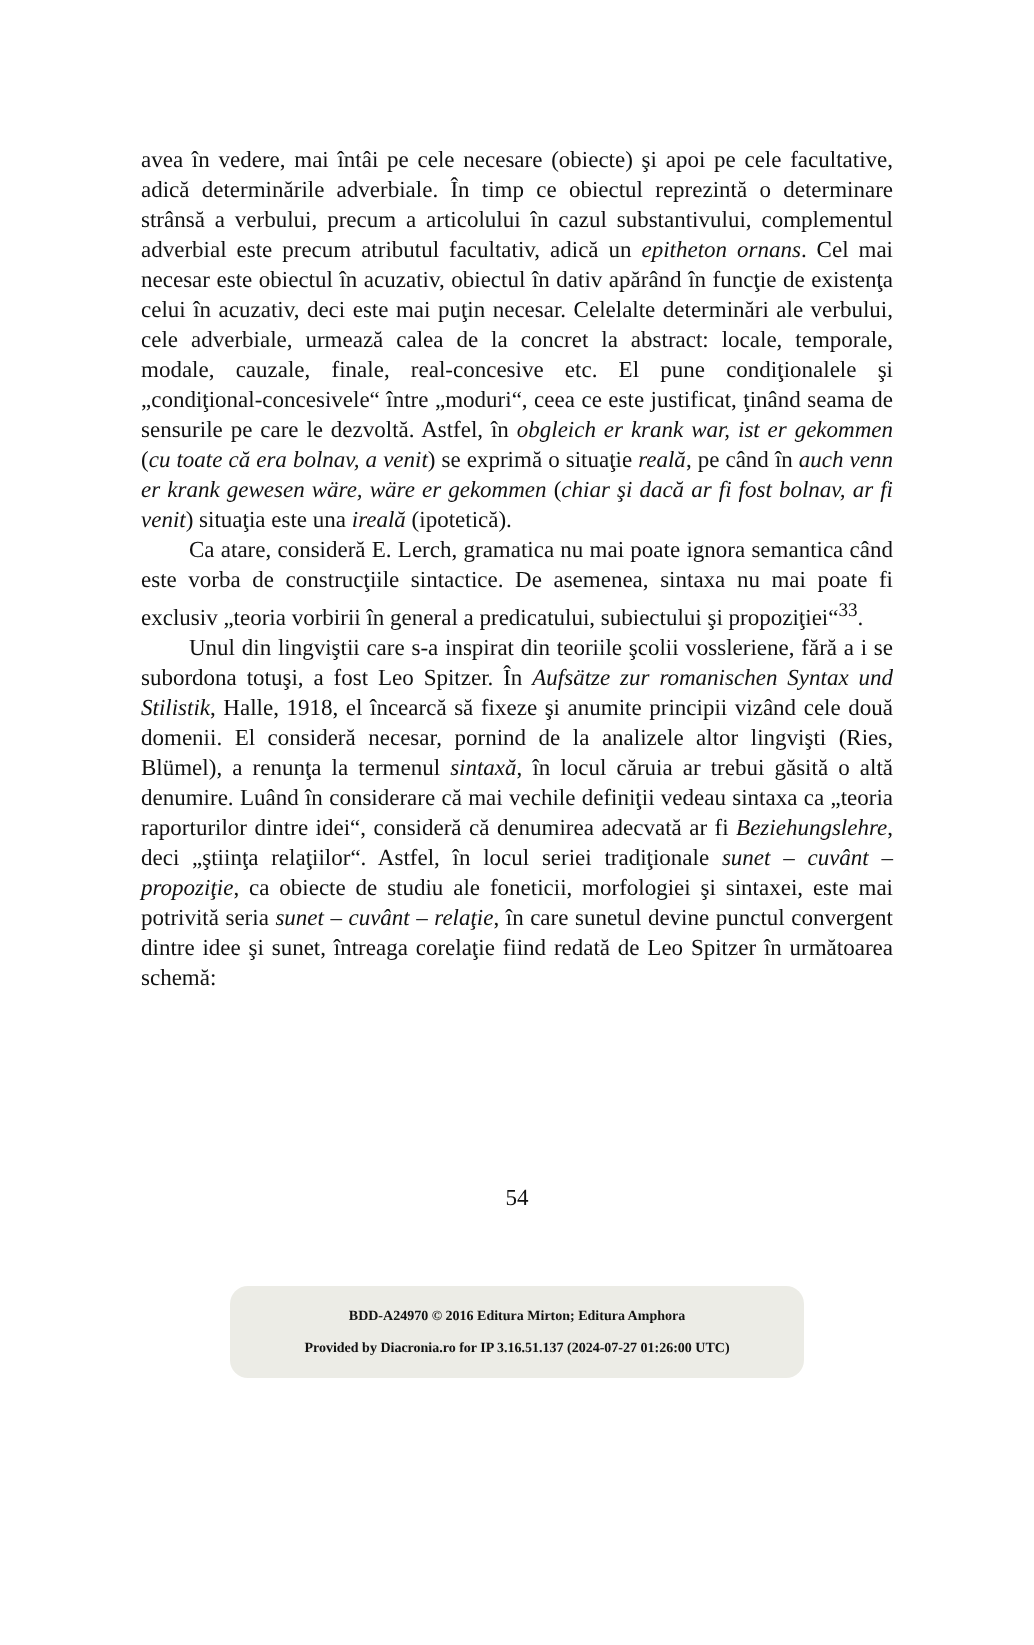avea în vedere, mai întâi pe cele necesare (obiecte) şi apoi pe cele facultative, adică determinările adverbiale. În timp ce obiectul reprezintă o determinare strânsă a verbului, precum a articolului în cazul substantivului, complementul adverbial este precum atributul facultativ, adică un epitheton ornans. Cel mai necesar este obiectul în acuzativ, obiectul în dativ apărând în funcţie de existenţa celui în acuzativ, deci este mai puţin necesar. Celelalte determinări ale verbului, cele adverbiale, urmează calea de la concret la abstract: locale, temporale, modale, cauzale, finale, real-concesive etc. El pune condiţionalele şi „condiţional-concesivele“ între „moduri“, ceea ce este justificat, ţinând seama de sensurile pe care le dezvoltă. Astfel, în obgleich er krank war, ist er gekommen (cu toate că era bolnav, a venit) se exprimă o situaţie reală, pe când în auch venn er krank gewesen wäre, wäre er gekommen (chiar şi dacă ar fi fost bolnav, ar fi venit) situaţia este una ireală (ipotetică).
Ca atare, consideră E. Lerch, gramatica nu mai poate ignora semantica când este vorba de construcţiile sintactice. De asemenea, sintaxa nu mai poate fi exclusiv „teoria vorbirii în general a predicatului, subiectului şi propoziţiei“<sup>33</sup>.
Unul din lingviştii care s-a inspirat din teoriile şcolii vossleriene, fără a i se subordona totuşi, a fost Leo Spitzer. În Aufsätze zur romanischen Syntax und Stilistik, Halle, 1918, el încearcă să fixeze şi anumite principii vizând cele două domenii. El consideră necesar, pornind de la analizele altor lingvişti (Ries, Blümel), a renunţa la termenul sintaxă, în locul căruia ar trebui găsită o altă denumire. Luând în considerare că mai vechile definiţii vedeau sintaxa ca „teoria raporturilor dintre idei“, consideră că denumirea adecvată ar fi Beziehungslehre, deci „ştiinţa relaţiilor“. Astfel, în locul seriei tradiţionale sunet – cuvânt – propoziţie, ca obiecte de studiu ale foneticii, morfologiei şi sintaxei, este mai potrivită seria sunet – cuvânt – relaţie, în care sunetul devine punctul convergent dintre idee şi sunet, întreaga corelaţie fiind redată de Leo Spitzer în următoarea schemă:
54
BDD-A24970 © 2016 Editura Mirton; Editura Amphora
Provided by Diacronia.ro for IP 3.16.51.137 (2024-07-27 01:26:00 UTC)